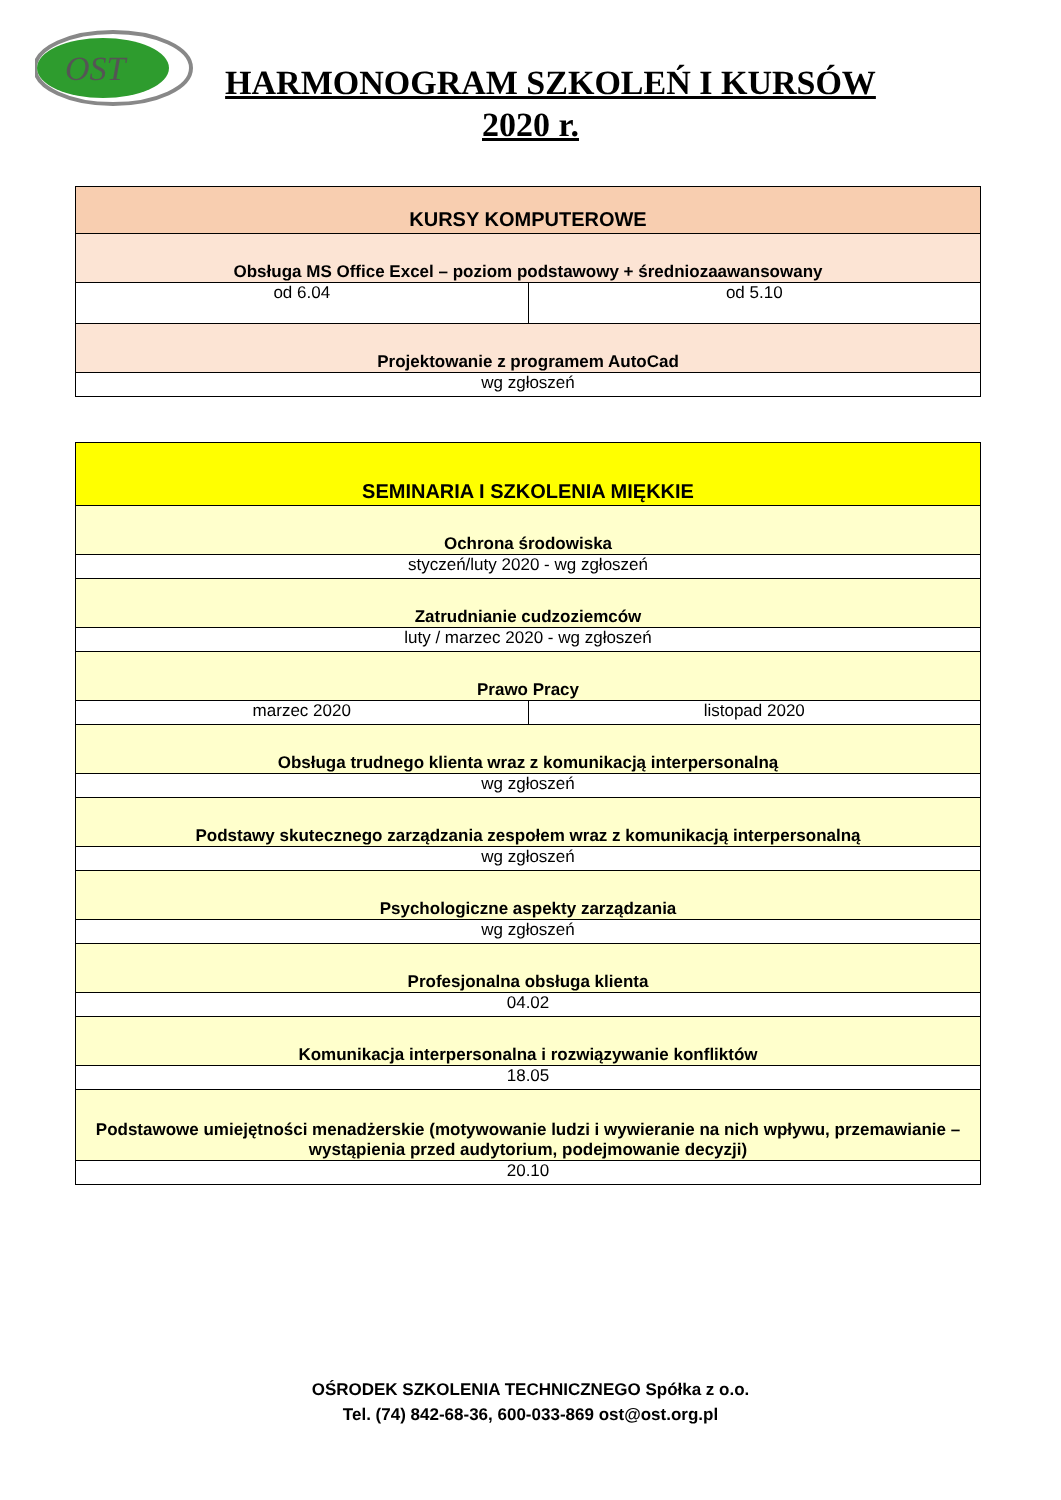OST
HARMONOGRAM SZKOLEŃ I KURSÓW
2020 r.
| KURSY KOMPUTEROWE | |
| Obsługa MS Office Excel – poziom podstawowy + średniozaawansowany | |
| od 6.04 | od 5.10 |
| Projektowanie z programem AutoCad | |
| wg zgłoszeń | |
| SEMINARIA I SZKOLENIA MIĘKKIE | |
| Ochrona środowiska | |
| styczeń/luty 2020 - wg zgłoszeń | |
| Zatrudnianie cudzoziemców | |
| luty / marzec 2020 - wg zgłoszeń | |
| Prawo Pracy | |
| marzec 2020 | listopad 2020 |
| Obsługa trudnego klienta wraz z komunikacją interpersonalną | |
| wg zgłoszeń | |
| Podstawy skutecznego zarządzania zespołem wraz z komunikacją interpersonalną | |
| wg zgłoszeń | |
| Psychologiczne aspekty zarządzania | |
| wg zgłoszeń | |
| Profesjonalna obsługa klienta | |
| 04.02 | |
| Komunikacja interpersonalna i rozwiązywanie konfliktów | |
| 18.05 | |
| Podstawowe umiejętności menadżerskie (motywowanie ludzi i wywieranie na nich wpływu, przemawianie – wystąpienia przed audytorium, podejmowanie decyzji) | |
| 20.10 | |
OŚRODEK SZKOLENIA TECHNICZNEGO Spółka z o.o.
Tel. (74) 842-68-36, 600-033-869 ost@ost.org.pl